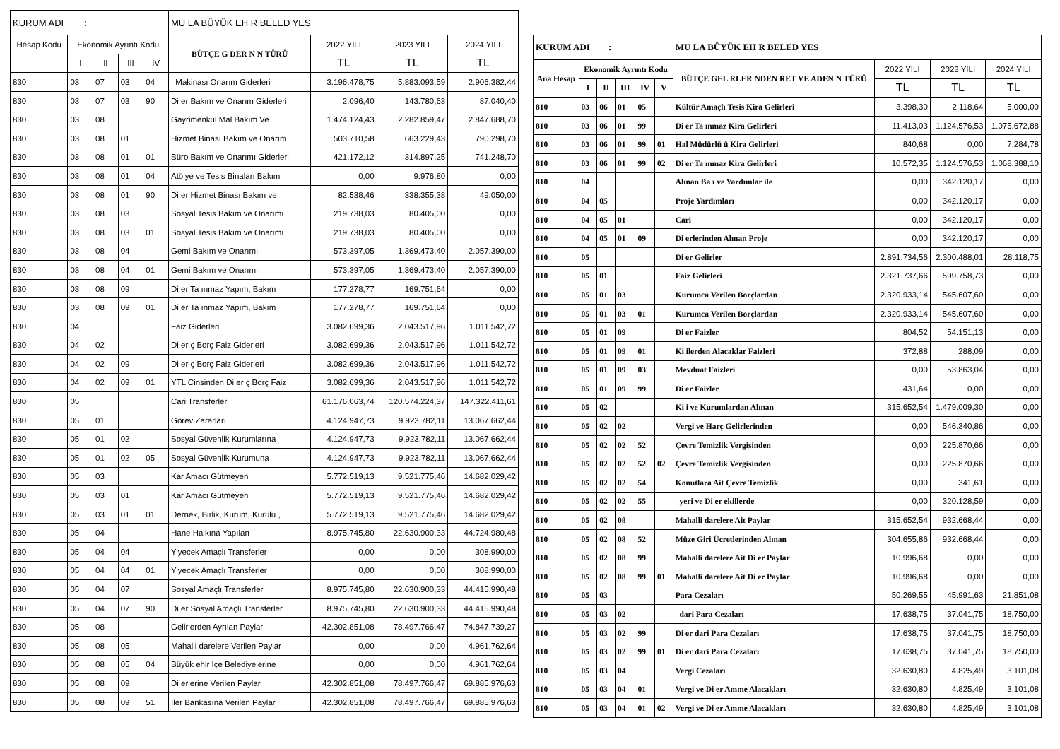| KURUM ADI : | | | | | MU LA BÜYÜK EH R BELED YES | | | |
| Hesap Kodu | Ekonomik Ayrıntı Kodu | | | | BÜTÇE G DER N N TÜRÜ | 2022 YILI | 2023 YILI | 2024 YILI |
| | I | II | III | IV | | TL | TL | TL |
| 830 | 03 | 07 | 03 | 04 | Makinası Onarım Giderleri | 3.196.478,75 | 5.883.093,59 | 2.906.382,44 |
| 830 | 03 | 07 | 03 | 90 | Di er Bakım ve Onarım Giderleri | 2.096,40 | 143.780,63 | 87.040,40 |
| 830 | 03 | 08 | | | Gayrimenkul Mal Bakım Ve | 1.474.124,43 | 2.282.859,47 | 2.847.688,70 |
| 830 | 03 | 08 | 01 | | Hizmet Binası Bakım ve Onarım | 503.710,58 | 663.229,43 | 790.298,70 |
| 830 | 03 | 08 | 01 | 01 | Büro Bakım ve Onarımı Giderleri | 421.172,12 | 314.897,25 | 741.248,70 |
| 830 | 03 | 08 | 01 | 04 | Atölye ve Tesis Binaları Bakım | 0,00 | 9.976,80 | 0,00 |
| 830 | 03 | 08 | 01 | 90 | Di er Hizmet Binası Bakım ve | 82.538,46 | 338.355,38 | 49.050,00 |
| 830 | 03 | 08 | 03 | | Sosyal Tesis Bakım ve Onarımı | 219.738,03 | 80.405,00 | 0,00 |
| 830 | 03 | 08 | 03 | 01 | Sosyal Tesis Bakım ve Onarımı | 219.738,03 | 80.405,00 | 0,00 |
| 830 | 03 | 08 | 04 | | Gemi Bakım ve Onarımı | 573.397,05 | 1.369.473,40 | 2.057.390,00 |
| 830 | 03 | 08 | 04 | 01 | Gemi Bakım ve Onarımı | 573.397,05 | 1.369.473,40 | 2.057.390,00 |
| 830 | 03 | 08 | 09 | | Di er Ta ınmaz Yapım, Bakım | 177.278,77 | 169.751,64 | 0,00 |
| 830 | 03 | 08 | 09 | 01 | Di er Ta ınmaz Yapım, Bakım | 177.278,77 | 169.751,64 | 0,00 |
| 830 | 04 | | | | Faiz Giderleri | 3.082.699,36 | 2.043.517,96 | 1.011.542,72 |
| 830 | 04 | 02 | | | Di er ç Borç Faiz Giderleri | 3.082.699,36 | 2.043.517,96 | 1.011.542,72 |
| 830 | 04 | 02 | 09 | | Di er ç Borç Faiz Giderleri | 3.082.699,36 | 2.043.517,96 | 1.011.542,72 |
| 830 | 04 | 02 | 09 | 01 | YTL Cinsinden Di er ç Borç Faiz | 3.082.699,36 | 2.043.517,96 | 1.011.542,72 |
| 830 | 05 | | | | Cari Transferler | 61.176.063,74 | 120.574.224,37 | 147.322.411,61 |
| 830 | 05 | 01 | | | Görev Zararları | 4.124.947,73 | 9.923.782,11 | 13.067.662,44 |
| 830 | 05 | 01 | 02 | | Sosyal Güvenlik Kurumlarına | 4.124.947,73 | 9.923.782,11 | 13.067.662,44 |
| 830 | 05 | 01 | 02 | 05 | Sosyal Güvenlik Kurumuna | 4.124.947,73 | 9.923.782,11 | 13.067.662,44 |
| 830 | 05 | 03 | | | Kar Amacı Gütmeyen | 5.772.519,13 | 9.521.775,46 | 14.682.029,42 |
| 830 | 05 | 03 | 01 | | Kar Amacı Gütmeyen | 5.772.519,13 | 9.521.775,46 | 14.682.029,42 |
| 830 | 05 | 03 | 01 | 01 | Dernek, Birlik, Kurum, Kurulu , | 5.772.519,13 | 9.521.775,46 | 14.682.029,42 |
| 830 | 05 | 04 | | | Hane Halkına Yapılan | 8.975.745,80 | 22.630.900,33 | 44.724.980,48 |
| 830 | 05 | 04 | 04 | | Yiyecek Amaçlı Transferler | 0,00 | 0,00 | 308.990,00 |
| 830 | 05 | 04 | 04 | 01 | Yiyecek Amaçlı Transferler | 0,00 | 0,00 | 308.990,00 |
| 830 | 05 | 04 | 07 | | Sosyal Amaçlı Transferler | 8.975.745,80 | 22.630.900,33 | 44.415.990,48 |
| 830 | 05 | 04 | 07 | 90 | Di er Sosyal Amaçlı Transferler | 8.975.745,80 | 22.630.900,33 | 44.415.990,48 |
| 830 | 05 | 08 | | | Gelirlerden Ayrılan Paylar | 42.302.851,08 | 78.497.766,47 | 74.847.739,27 |
| 830 | 05 | 08 | 05 | | Mahalli darelere Verilen Paylar | 0,00 | 0,00 | 4.961.762,64 |
| 830 | 05 | 08 | 05 | 04 | Büyük ehir Içe Belediyelerine | 0,00 | 0,00 | 4.961.762,64 |
| 830 | 05 | 08 | 09 | | Di erlerine Verilen Paylar | 42.302.851,08 | 78.497.766,47 | 69.885.976,63 |
| 830 | 05 | 08 | 09 | 51 | Iler Bankasına Verilen Paylar | 42.302.851,08 | 78.497.766,47 | 69.885.976,63 |
| KURUM ADI : | | | | | | MU LA BÜYÜK EH R BELED YES | | | |
| Ana Hesap | Ekonomik Ayrıntı Kodu | | | | | BÜTÇE GEL RLER NDEN RET VE ADEN N TÜRÜ | 2022 YILI | 2023 YILI | 2024 YILI |
| | I | II | III | IV | V | | TL | TL | TL |
| 810 | 03 | 06 | 01 | 05 | | Kültür Amaçlı Tesis Kira Gelirleri | 3.398,30 | 2.118,64 | 5.000,00 |
| 810 | 03 | 06 | 01 | 99 | | Di er Ta ınmaz Kira Gelirleri | 11.413,03 | 1.124.576,53 | 1.075.672,88 |
| 810 | 03 | 06 | 01 | 99 | 01 | Hal Müdürlü ü Kira Gelirleri | 840,68 | 0,00 | 7.284,78 |
| 810 | 03 | 06 | 01 | 99 | 02 | Di er Ta ınmaz Kira Gelirleri | 10.572,35 | 1.124.576,53 | 1.068.388,10 |
| 810 | 04 | | | | | Alınan Ba ı ve Yardımlar ile | 0,00 | 342.120,17 | 0,00 |
| 810 | 04 | 05 | | | | Proje Yardımları | 0,00 | 342.120,17 | 0,00 |
| 810 | 04 | 05 | 01 | | | Cari | 0,00 | 342.120,17 | 0,00 |
| 810 | 04 | 05 | 01 | 09 | | Di erlerinden Alınan Proje | 0,00 | 342.120,17 | 0,00 |
| 810 | 05 | | | | | Di er Gelirler | 2.891.734,56 | 2.300.488,01 | 28.118,75 |
| 810 | 05 | 01 | | | | Faiz Gelirleri | 2.321.737,66 | 599.758,73 | 0,00 |
| 810 | 05 | 01 | 03 | | | Kurumca Verilen Borçlardan | 2.320.933,14 | 545.607,60 | 0,00 |
| 810 | 05 | 01 | 03 | 01 | | Kurumca Verilen Borçlardan | 2.320.933,14 | 545.607,60 | 0,00 |
| 810 | 05 | 01 | 09 | | | Di er Faizler | 804,52 | 54.151,13 | 0,00 |
| 810 | 05 | 01 | 09 | 01 | | Ki ilerden Alacaklar Faizleri | 372,88 | 288,09 | 0,00 |
| 810 | 05 | 01 | 09 | 03 | | Mevduat Faizleri | 0,00 | 53.863,04 | 0,00 |
| 810 | 05 | 01 | 09 | 99 | | Di er Faizler | 431,64 | 0,00 | 0,00 |
| 810 | 05 | 02 | | | | Ki i ve Kurumlardan Alınan | 315.652,54 | 1.479.009,30 | 0,00 |
| 810 | 05 | 02 | 02 | | | Vergi ve Harç Gelirlerinden | 0,00 | 546.340,86 | 0,00 |
| 810 | 05 | 02 | 02 | 52 | | Çevre Temizlik Vergisinden | 0,00 | 225.870,66 | 0,00 |
| 810 | 05 | 02 | 02 | 52 | 02 | Çevre Temizlik Vergisinden | 0,00 | 225.870,66 | 0,00 |
| 810 | 05 | 02 | 02 | 54 | | Konutlara Ait Çevre Temizlik | 0,00 | 341,61 | 0,00 |
| 810 | 05 | 02 | 02 | 55 | | yeri ve Di er ekillerde | 0,00 | 320.128,59 | 0,00 |
| 810 | 05 | 02 | 08 | | | Mahalli darelere Ait Paylar | 315.652,54 | 932.668,44 | 0,00 |
| 810 | 05 | 02 | 08 | 52 | | Müze Giri Ücretlerinden Alınan | 304.655,86 | 932.668,44 | 0,00 |
| 810 | 05 | 02 | 08 | 99 | | Mahalli darelere Ait Di er Paylar | 10.996,68 | 0,00 | 0,00 |
| 810 | 05 | 02 | 08 | 99 | 01 | Mahalli darelere Ait Di er Paylar | 10.996,68 | 0,00 | 0,00 |
| 810 | 05 | 03 | | | | Para Cezaları | 50.269,55 | 45.991,63 | 21.851,08 |
| 810 | 05 | 03 | 02 | | | dari Para Cezaları | 17.638,75 | 37.041,75 | 18.750,00 |
| 810 | 05 | 03 | 02 | 99 | | Di er dari Para Cezaları | 17.638,75 | 37.041,75 | 18.750,00 |
| 810 | 05 | 03 | 02 | 99 | 01 | Di er dari Para Cezaları | 17.638,75 | 37.041,75 | 18.750,00 |
| 810 | 05 | 03 | 04 | | | Vergi Cezaları | 32.630,80 | 4.825,49 | 3.101,08 |
| 810 | 05 | 03 | 04 | 01 | | Vergi ve Di er Amme Alacakları | 32.630,80 | 4.825,49 | 3.101,08 |
| 810 | 05 | 03 | 04 | 01 | 02 | Vergi ve Di er Amme Alacakları | 32.630,80 | 4.825,49 | 3.101,08 |